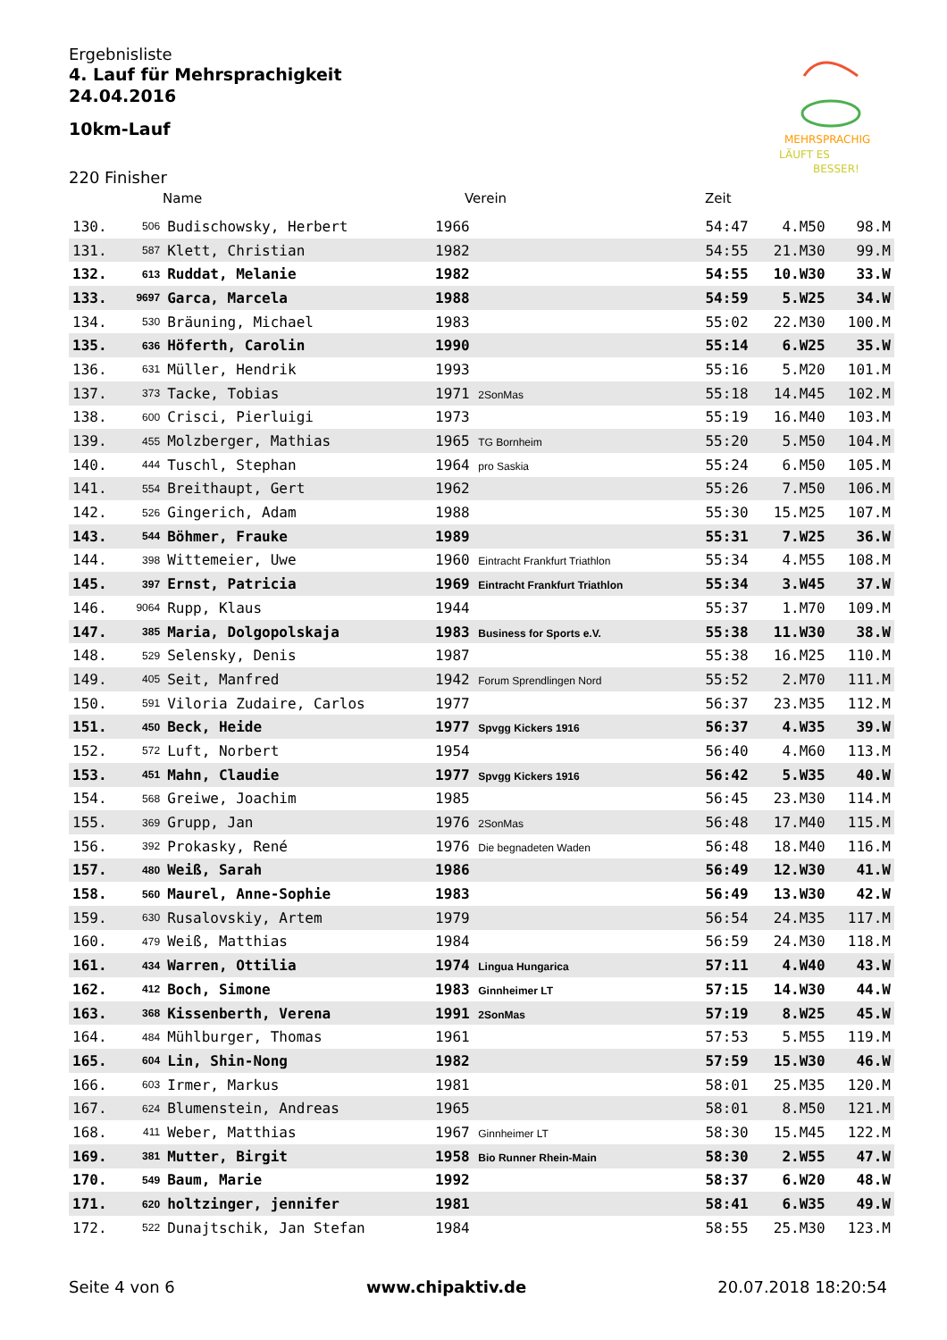Ergebnisliste
4. Lauf für Mehrsprachigkeit
24.04.2016
10km-Lauf
MEHRSPRACHIG
LÄUFT ES
BESSER!
220 Finisher
Name Verein Zeit
| 130. | 506 | Budischowsky, Herbert | 1966 | 54:47 | 4.M50 | 98.M |
| 131. | 587 | Klett, Christian | 1982 | 54:55 | 21.M30 | 99.M |
| 132. | 613 | Ruddat, Melanie | 1982 | 54:55 | 10.W30 | 33.W |
| 133. | 9697 | Garca, Marcela | 1988 | 54:59 | 5.W25 | 34.W |
| 134. | 530 | Bräuning, Michael | 1983 | 55:02 | 22.M30 | 100.M |
| 135. | 636 | Höferth, Carolin | 1990 | 55:14 | 6.W25 | 35.W |
| 136. | 631 | Müller, Hendrik | 1993 | 55:16 | 5.M20 | 101.M |
| 137. | 373 | Tacke, Tobias | 1971 2SonMas | 55:18 | 14.M45 | 102.M |
| 138. | 600 | Crisci, Pierluigi | 1973 | 55:19 | 16.M40 | 103.M |
| 139. | 455 | Molzberger, Mathias | 1965 TG Bornheim | 55:20 | 5.M50 | 104.M |
| 140. | 444 | Tuschl, Stephan | 1964 pro Saskia | 55:24 | 6.M50 | 105.M |
| 141. | 554 | Breithaupt, Gert | 1962 | 55:26 | 7.M50 | 106.M |
| 142. | 526 | Gingerich, Adam | 1988 | 55:30 | 15.M25 | 107.M |
| 143. | 544 | Böhmer, Frauke | 1989 | 55:31 | 7.W25 | 36.W |
| 144. | 398 | Wittemeier, Uwe | 1960 Eintracht Frankfurt Triathlon | 55:34 | 4.M55 | 108.M |
| 145. | 397 | Ernst, Patricia | 1969 Eintracht Frankfurt Triathlon | 55:34 | 3.W45 | 37.W |
| 146. | 9064 | Rupp, Klaus | 1944 | 55:37 | 1.M70 | 109.M |
| 147. | 385 | Maria, Dolgopolskaja | 1983 Business for Sports e.V. | 55:38 | 11.W30 | 38.W |
| 148. | 529 | Selensky, Denis | 1987 | 55:38 | 16.M25 | 110.M |
| 149. | 405 | Seit, Manfred | 1942 Forum Sprendlingen Nord | 55:52 | 2.M70 | 111.M |
| 150. | 591 | Viloria Zudaire, Carlos | 1977 | 56:37 | 23.M35 | 112.M |
| 151. | 450 | Beck, Heide | 1977 Spvgg Kickers 1916 | 56:37 | 4.W35 | 39.W |
| 152. | 572 | Luft, Norbert | 1954 | 56:40 | 4.M60 | 113.M |
| 153. | 451 | Mahn, Claudie | 1977 Spvgg Kickers 1916 | 56:42 | 5.W35 | 40.W |
| 154. | 568 | Greiwe, Joachim | 1985 | 56:45 | 23.M30 | 114.M |
| 155. | 369 | Grupp, Jan | 1976 2SonMas | 56:48 | 17.M40 | 115.M |
| 156. | 392 | Prokasky, René | 1976 Die begnadeten Waden | 56:48 | 18.M40 | 116.M |
| 157. | 480 | Weiß, Sarah | 1986 | 56:49 | 12.W30 | 41.W |
| 158. | 560 | Maurel, Anne-Sophie | 1983 | 56:49 | 13.W30 | 42.W |
| 159. | 630 | Rusalovskiy, Artem | 1979 | 56:54 | 24.M35 | 117.M |
| 160. | 479 | Weiß, Matthias | 1984 | 56:59 | 24.M30 | 118.M |
| 161. | 434 | Warren, Ottilia | 1974 Lingua Hungarica | 57:11 | 4.W40 | 43.W |
| 162. | 412 | Boch, Simone | 1983 Ginnheimer LT | 57:15 | 14.W30 | 44.W |
| 163. | 368 | Kissenberth, Verena | 1991 2SonMas | 57:19 | 8.W25 | 45.W |
| 164. | 484 | Mühlburger, Thomas | 1961 | 57:53 | 5.M55 | 119.M |
| 165. | 604 | Lin, Shin-Nong | 1982 | 57:59 | 15.W30 | 46.W |
| 166. | 603 | Irmer, Markus | 1981 | 58:01 | 25.M35 | 120.M |
| 167. | 624 | Blumenstein, Andreas | 1965 | 58:01 | 8.M50 | 121.M |
| 168. | 411 | Weber, Matthias | 1967 Ginnheimer LT | 58:30 | 15.M45 | 122.M |
| 169. | 381 | Mutter, Birgit | 1958 Bio Runner Rhein-Main | 58:30 | 2.W55 | 47.W |
| 170. | 549 | Baum, Marie | 1992 | 58:37 | 6.W20 | 48.W |
| 171. | 620 | holtzinger, jennifer | 1981 | 58:41 | 6.W35 | 49.W |
| 172. | 522 | Dunajtschik, Jan Stefan | 1984 | 58:55 | 25.M30 | 123.M |
Seite 4 von 6 www.chipaktiv.de 20.07.2018 18:20:54